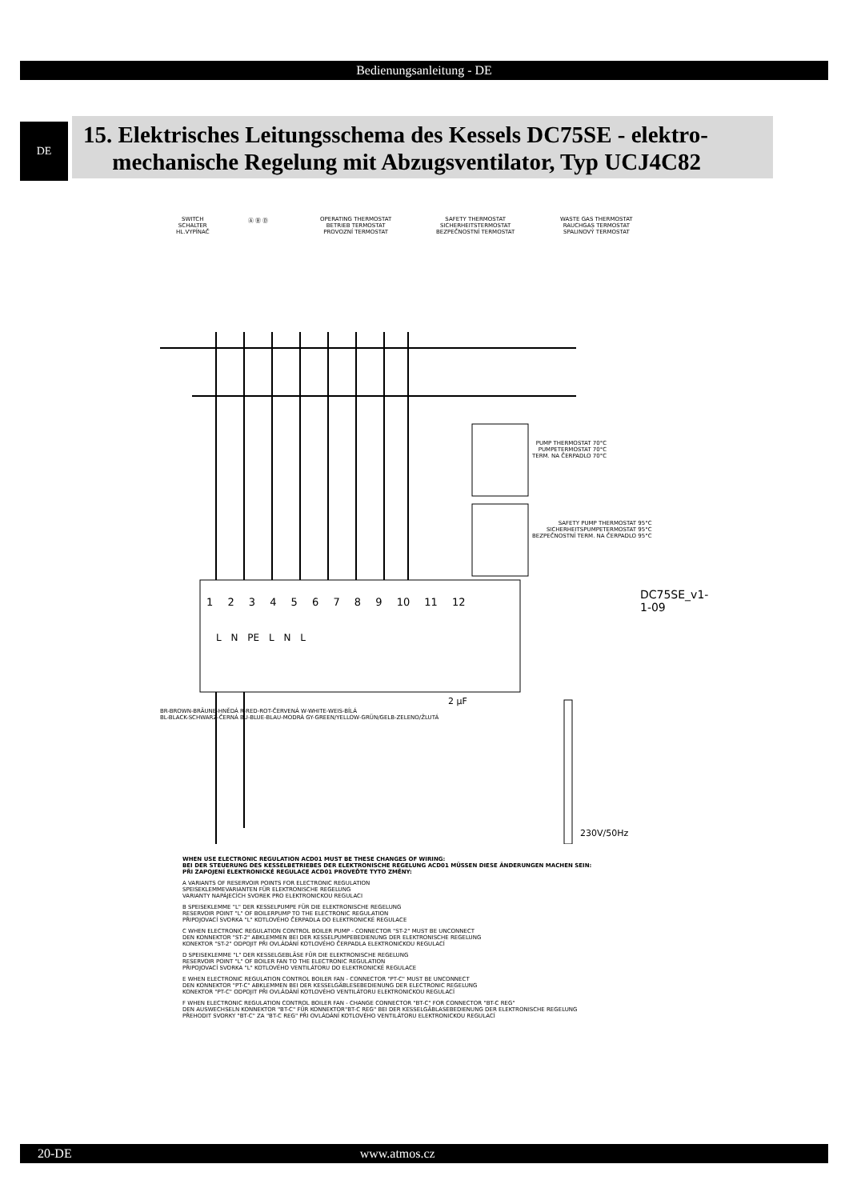Bedienungsanleitung - DE
DE
15. Elektrisches Leitungsschema des Kessels DC75SE - elektro-
mechanische Regelung mit Abzugsventilator, Typ UCJ4C82
SWITCH
SCHALTER
HL.VYPÍNAČ
Ⓐ Ⓑ Ⓓ
OPERATING THERMOSTAT
BETRIEB TERMOSTAT
PROVOZNÍ TERMOSTAT
SAFETY THERMOSTAT
SICHERHEITSTERMOSTAT
BEZPEČNOSTNÍ TERMOSTAT
WASTE GAS THERMOSTAT
RAUCHGAS TERMOSTAT
SPALINOVÝ TERMOSTAT
PUMP THERMOSTAT 70°C
PUMPETERMOSTAT 70°C
TERM. NA ČERPADLO 70°C
SAFETY PUMP THERMOSTAT 95°C
SICHERHEITSPUMPETERMOSTAT 95°C
BEZPEČNOSTNÍ TERM. NA ČERPADLO 95°C
1 2 3 4 5 6 7 8 9 10 11 12
L N PE L N L
BR-BROWN-BRÄUNE-HNĚDÁ R-RED-ROT-ČERVENÁ W-WHITE-WEIS-BÍLÁ
BL-BLACK-SCHWARZ-ČERNÁ BU-BLUE-BLAU-MODRÁ GY-GREEN/YELLOW-GRÜN/GELB-ZELENO/ŽLUTÁ
2 µF
230V/50Hz
DC75SE_v1-1-09
WHEN USE ELECTRONIC REGULATION ACD01 MUST BE THESE CHANGES OF WIRING:
BEI DER STEUERUNG DES KESSELBETRIEBES DER ELEKTRONISCHE REGELUNG ACD01 MÜSSEN DIESE ÄNDERUNGEN MACHEN SEIN:
PŘI ZAPOJENÍ ELEKTRONICKÉ REGULACE ACD01 PROVEĎTE TYTO ZMĚNY:
A VARIANTS OF RESERVOIR POINTS FOR ELECTRONIC REGULATION
SPEISEKLEMMEVARIANTEN FÜR ELEKTRONISCHE REGELUNG
VARIANTY NAPÁJECÍCH SVOREK PRO ELEKTRONICKOU REGULACI
B SPEISEKLEMME "L" DER KESSELPUMPE FÜR DIE ELEKTRONISCHE REGELUNG
RESERVOIR POINT "L" OF BOILERPUMP TO THE ELECTRONIC REGULATION
PŘIPOJOVACÍ SVORKA "L" KOTLOVÉHO ČERPADLA DO ELEKTRONICKÉ REGULACE
C WHEN ELECTRONIC REGULATION CONTROL BOILER PUMP - CONNECTOR "ST-2" MUST BE UNCONNECT
DEN KONNEKTOR "ST-2" ABKLEMMEN BEI DER KESSELPUMPEBEDIENUNG DER ELEKTRONISCHE REGELUNG
KONEKTOR "ST-2" ODPOJIT PŘI OVLÁDÁNÍ KOTLOVÉHO ČERPADLA ELEKTRONICKOU REGULACÍ
D SPEISEKLEMME "L" DER KESSELGEBLÄSE FÜR DIE ELEKTRONISCHE REGELUNG
RESERVOIR POINT "L" OF BOILER FAN TO THE ELECTRONIC REGULATION
PŘIPOJOVACÍ SVORKA "L" KOTLOVÉHO VENTILÁTORU DO ELEKTRONICKÉ REGULACE
E WHEN ELECTRONIC REGULATION CONTROL BOILER FAN - CONNECTOR "PT-C" MUST BE UNCONNECT
DEN KONNEKTOR "PT-C" ABKLEMMEN BEI DER KESSELGÄBLESEBEDIENUNG DER ELECTRONIC REGELUNG
KONEKTOR "PT-C" ODPOJIT PŘI OVLÁDÁNÍ KOTLOVÉHO VENTILÁTORU ELEKTRONICKOU REGULACÍ
F WHEN ELECTRONIC REGULATION CONTROL BOILER FAN - CHANGE CONNECTOR "BT-C" FOR CONNECTOR "BT-C REG"
DEN AUSWECHSELN KONNEKTOR "BT-C" FÜR KONNEKTOR"BT-C REG" BEI DER KESSELGÄBLASEBEDIENUNG DER ELEKTRONISCHE REGELUNG
PŘEHODIT SVORKY "BT-C" ZA "BT-C REG" PŘI OVLÁDÁNÍ KOTLOVÉHO VENTILÁTORU ELEKTRONICKOU REGULACÍ
20-DE www.atmos.cz